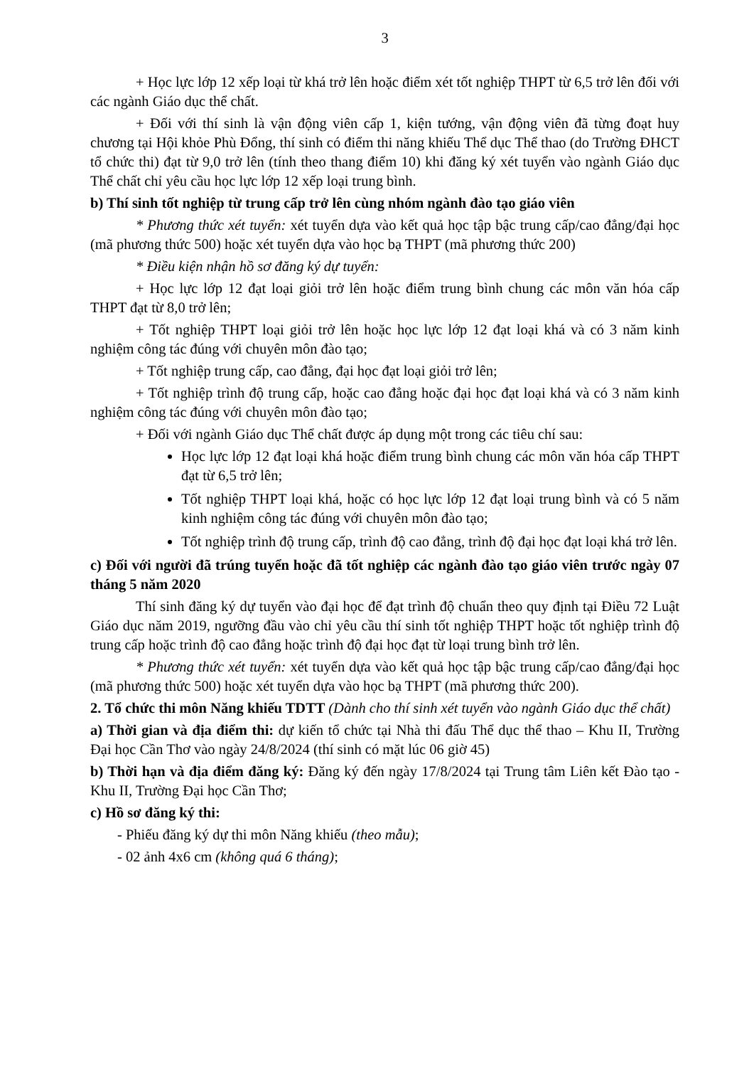3
+ Học lực lớp 12 xếp loại từ khá trở lên hoặc điểm xét tốt nghiệp THPT từ 6,5 trở lên đối với các ngành Giáo dục thể chất.
+ Đối với thí sinh là vận động viên cấp 1, kiện tướng, vận động viên đã từng đoạt huy chương tại Hội khỏe Phù Đổng, thí sinh có điểm thi năng khiếu Thể dục Thể thao (do Trường ĐHCT tổ chức thi) đạt từ 9,0 trở lên (tính theo thang điểm 10) khi đăng ký xét tuyển vào ngành Giáo dục Thể chất chỉ yêu cầu học lực lớp 12 xếp loại trung bình.
b) Thí sinh tốt nghiệp từ trung cấp trở lên cùng nhóm ngành đào tạo giáo viên
* Phương thức xét tuyển: xét tuyển dựa vào kết quả học tập bậc trung cấp/cao đẳng/đại học (mã phương thức 500) hoặc xét tuyển dựa vào học bạ THPT (mã phương thức 200)
* Điều kiện nhận hồ sơ đăng ký dự tuyển:
+ Học lực lớp 12 đạt loại giỏi trở lên hoặc điểm trung bình chung các môn văn hóa cấp THPT đạt từ 8,0 trở lên;
+ Tốt nghiệp THPT loại giỏi trở lên hoặc học lực lớp 12 đạt loại khá và có 3 năm kinh nghiệm công tác đúng với chuyên môn đào tạo;
+ Tốt nghiệp trung cấp, cao đẳng, đại học đạt loại giỏi trở lên;
+ Tốt nghiệp trình độ trung cấp, hoặc cao đẳng hoặc đại học đạt loại khá và có 3 năm kinh nghiệm công tác đúng với chuyên môn đào tạo;
+ Đối với ngành Giáo dục Thể chất được áp dụng một trong các tiêu chí sau:
Học lực lớp 12 đạt loại khá hoặc điểm trung bình chung các môn văn hóa cấp THPT đạt từ 6,5 trở lên;
Tốt nghiệp THPT loại khá, hoặc có học lực lớp 12 đạt loại trung bình và có 5 năm kinh nghiệm công tác đúng với chuyên môn đào tạo;
Tốt nghiệp trình độ trung cấp, trình độ cao đẳng, trình độ đại học đạt loại khá trở lên.
c) Đối với người đã trúng tuyển hoặc đã tốt nghiệp các ngành đào tạo giáo viên trước ngày 07 tháng 5 năm 2020
Thí sinh đăng ký dự tuyển vào đại học để đạt trình độ chuẩn theo quy định tại Điều 72 Luật Giáo dục năm 2019, ngưỡng đầu vào chỉ yêu cầu thí sinh tốt nghiệp THPT hoặc tốt nghiệp trình độ trung cấp hoặc trình độ cao đẳng hoặc trình độ đại học đạt từ loại trung bình trở lên.
* Phương thức xét tuyển: xét tuyển dựa vào kết quả học tập bậc trung cấp/cao đẳng/đại học (mã phương thức 500) hoặc xét tuyển dựa vào học bạ THPT (mã phương thức 200).
2. Tổ chức thi môn Năng khiếu TDTT (Dành cho thí sinh xét tuyển vào ngành Giáo dục thể chất)
a) Thời gian và địa điểm thi: dự kiến tổ chức tại Nhà thi đấu Thể dục thể thao – Khu II, Trường Đại học Cần Thơ vào ngày 24/8/2024 (thí sinh có mặt lúc 06 giờ 45)
b) Thời hạn và địa điểm đăng ký: Đăng ký đến ngày 17/8/2024 tại Trung tâm Liên kết Đào tạo - Khu II, Trường Đại học Cần Thơ;
c) Hồ sơ đăng ký thi:
- Phiếu đăng ký dự thi môn Năng khiếu (theo mẫu);
- 02 ảnh 4x6 cm (không quá 6 tháng);